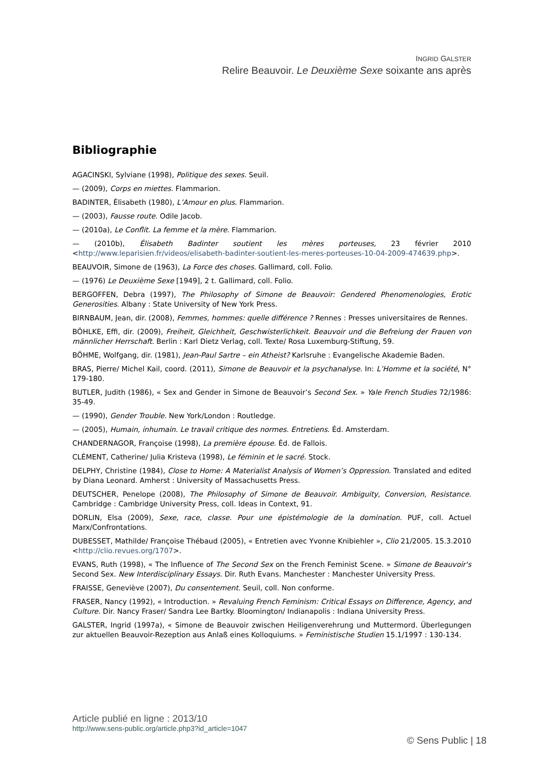INGRID GALSTER
Relire Beauvoir. Le Deuxième Sexe soixante ans après
Bibliographie
AGACINSKI, Sylviane (1998), Politique des sexes. Seuil.
— (2009), Corps en miettes. Flammarion.
BADINTER, Élisabeth (1980), L’Amour en plus. Flammarion.
— (2003), Fausse route. Odile Jacob.
— (2010a), Le Conflit. La femme et la mère. Flammarion.
— (2010b), Élisabeth Badinter soutient les mères porteuses, 23 février 2010 <http://www.leparisien.fr/videos/elisabeth-badinter-soutient-les-meres-porteuses-10-04-2009-474639.php>.
BEAUVOIR, Simone de (1963), La Force des choses. Gallimard, coll. Folio.
— (1976) Le Deuxième Sexe [1949], 2 t. Gallimard, coll. Folio.
BERGOFFEN, Debra (1997), The Philosophy of Simone de Beauvoir: Gendered Phenomenologies, Erotic Generosities. Albany : State University of New York Press.
BIRNBAUM, Jean, dir. (2008), Femmes, hommes: quelle différence ? Rennes : Presses universitaires de Rennes.
BÖHLKE, Effi, dir. (2009), Freiheit, Gleichheit, Geschwisterlichkeit. Beauvoir und die Befreiung der Frauen von männlicher Herrschaft. Berlin : Karl Dietz Verlag, coll. Texte/ Rosa Luxemburg-Stiftung, 59.
BÖHME, Wolfgang, dir. (1981), Jean-Paul Sartre – ein Atheist? Karlsruhe : Evangelische Akademie Baden.
BRAS, Pierre/ Michel Kail, coord. (2011), Simone de Beauvoir et la psychanalyse. In: L’Homme et la société, N° 179-180.
BUTLER, Judith (1986), « Sex and Gender in Simone de Beauvoir’s Second Sex. » Yale French Studies 72/1986: 35-49.
— (1990), Gender Trouble. New York/London : Routledge.
— (2005), Humain, inhumain. Le travail critique des normes. Entretiens. Éd. Amsterdam.
CHANDERNAGOR, Françoise (1998), La première épouse. Éd. de Fallois.
CLÉMENT, Catherine/ Julia Kristeva (1998), Le féminin et le sacré. Stock.
DELPHY, Christine (1984), Close to Home: A Materialist Analysis of Women’s Oppression. Translated and edited by Diana Leonard. Amherst : University of Massachusetts Press.
DEUTSCHER, Penelope (2008), The Philosophy of Simone de Beauvoir. Ambiguity, Conversion, Resistance. Cambridge : Cambridge University Press, coll. Ideas in Context, 91.
DORLIN, Elsa (2009), Sexe, race, classe. Pour une épistémologie de la domination. PUF, coll. Actuel Marx/Confrontations.
DUBESSET, Mathilde/ Françoise Thébaud (2005), « Entretien avec Yvonne Knibiehler », Clio 21/2005. 15.3.2010 <http://clio.revues.org/1707>.
EVANS, Ruth (1998), « The Influence of The Second Sex on the French Feminist Scene. » Simone de Beauvoir's Second Sex. New Interdisciplinary Essays. Dir. Ruth Evans. Manchester : Manchester University Press.
FRAISSE, Geneviève (2007), Du consentement. Seuil, coll. Non conforme.
FRASER, Nancy (1992), « Introduction. » Revaluing French Feminism: Critical Essays on Difference, Agency, and Culture. Dir. Nancy Fraser/ Sandra Lee Bartky. Bloomington/ Indianapolis : Indiana University Press.
GALSTER, Ingrid (1997a), « Simone de Beauvoir zwischen Heiligenverehrung und Muttermord. Überlegungen zur aktuellen Beauvoir-Rezeption aus Anlaß eines Kolloquiums. » Feministische Studien 15.1/1997 : 130-134.
Article publié en ligne : 2013/10
http://www.sens-public.org/article.php3?id_article=1047
© Sens Public | 18